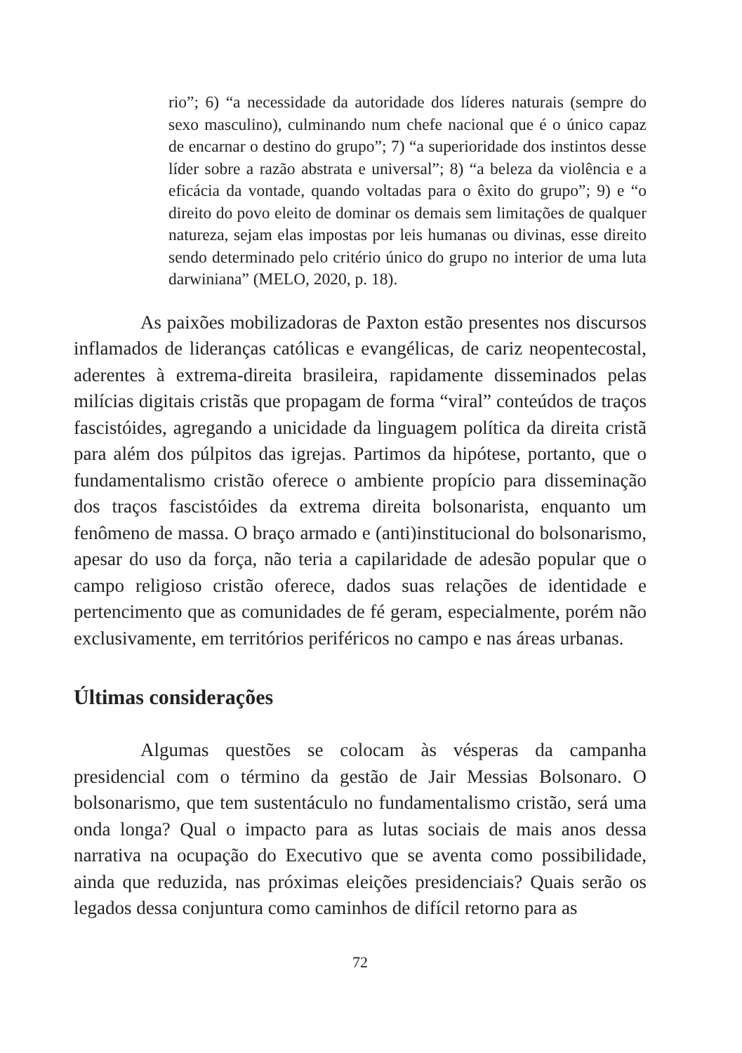rio”; 6) “a necessidade da autoridade dos líderes naturais (sempre do sexo masculino), culminando num chefe nacional que é o único capaz de encarnar o destino do grupo”; 7) “a superioridade dos instintos desse líder sobre a razão abstrata e universal”; 8) “a beleza da violência e a eficácia da vontade, quando voltadas para o êxito do grupo”; 9) e “o direito do povo eleito de dominar os demais sem limitações de qualquer natureza, sejam elas impostas por leis humanas ou divinas, esse direito sendo determinado pelo critério único do grupo no interior de uma luta darwiniana” (MELO, 2020, p. 18).
As paixões mobilizadoras de Paxton estão presentes nos discursos inflamados de lideranças católicas e evangélicas, de cariz neopentecostal, aderentes à extrema-direita brasileira, rapidamente disseminados pelas milícias digitais cristãs que propagam de forma “viral” conteúdos de traços fascistóides, agregando a unicidade da linguagem política da direita cristã para além dos púlpitos das igrejas. Partimos da hipótese, portanto, que o fundamentalismo cristão oferece o ambiente propício para disseminação dos traços fascistóides da extrema direita bolsonarista, enquanto um fenômeno de massa. O braço armado e (anti)institucional do bolsonarismo, apesar do uso da força, não teria a capilaridade de adesão popular que o campo religioso cristão oferece, dados suas relações de identidade e pertencimento que as comunidades de fé geram, especialmente, porém não exclusivamente, em territórios periféricos no campo e nas áreas urbanas.
Últimas considerações
Algumas questões se colocam às vésperas da campanha presidencial com o término da gestão de Jair Messias Bolsonaro. O bolsonarismo, que tem sustentáculo no fundamentalismo cristão, será uma onda longa? Qual o impacto para as lutas sociais de mais anos dessa narrativa na ocupação do Executivo que se aventa como possibilidade, ainda que reduzida, nas próximas eleições presidenciais? Quais serão os legados dessa conjuntura como caminhos de difícil retorno para as
72